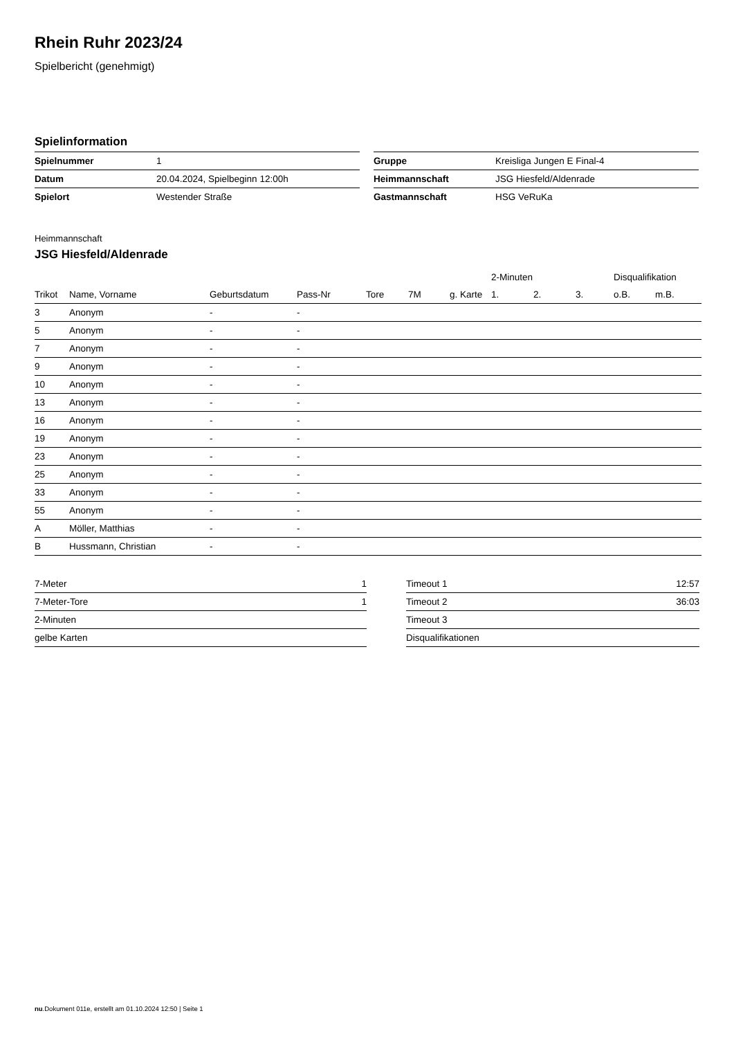Rhein Ruhr 2023/24
Spielbericht (genehmigt)
Spielinformation
| Spielnummer | 1 |
| Datum | 20.04.2024, Spielbeginn 12:00h |
| Spielort | Westender Straße |
| Gruppe | Kreisliga Jungen E Final-4 |
| Heimmannschaft | JSG Hiesfeld/Aldenrade |
| Gastmannschaft | HSG VeRuKa |
Heimmannschaft
JSG Hiesfeld/Aldenrade
| | | | | | | | 2-Minuten | | | Disqualifikation | |
| --- | --- | --- | --- | --- | --- | --- | --- | --- | --- | --- | --- |
| Trikot | Name, Vorname | Geburtsdatum | Pass-Nr | Tore | 7M | g. Karte | 1. | 2. | 3. | o.B. | m.B. |
| 3 | Anonym | - | - | | | | | | | | |
| 5 | Anonym | - | - | | | | | | | | |
| 7 | Anonym | - | - | | | | | | | | |
| 9 | Anonym | - | - | | | | | | | | |
| 10 | Anonym | - | - | | | | | | | | |
| 13 | Anonym | - | - | | | | | | | | |
| 16 | Anonym | - | - | | | | | | | | |
| 19 | Anonym | - | - | | | | | | | | |
| 23 | Anonym | - | - | | | | | | | | |
| 25 | Anonym | - | - | | | | | | | | |
| 33 | Anonym | - | - | | | | | | | | |
| 55 | Anonym | - | - | | | | | | | | |
| A | Möller, Matthias | - | - | | | | | | | | |
| B | Hussmann, Christian | - | - | | | | | | | | |
| 7-Meter | 1 |
| 7-Meter-Tore | 1 |
| 2-Minuten | |
| gelbe Karten | |
| Timeout 1 | 12:57 |
| Timeout 2 | 36:03 |
| Timeout 3 | |
| Disqualifikationen | |
nu.Dokument 011e, erstellt am 01.10.2024 12:50 | Seite 1